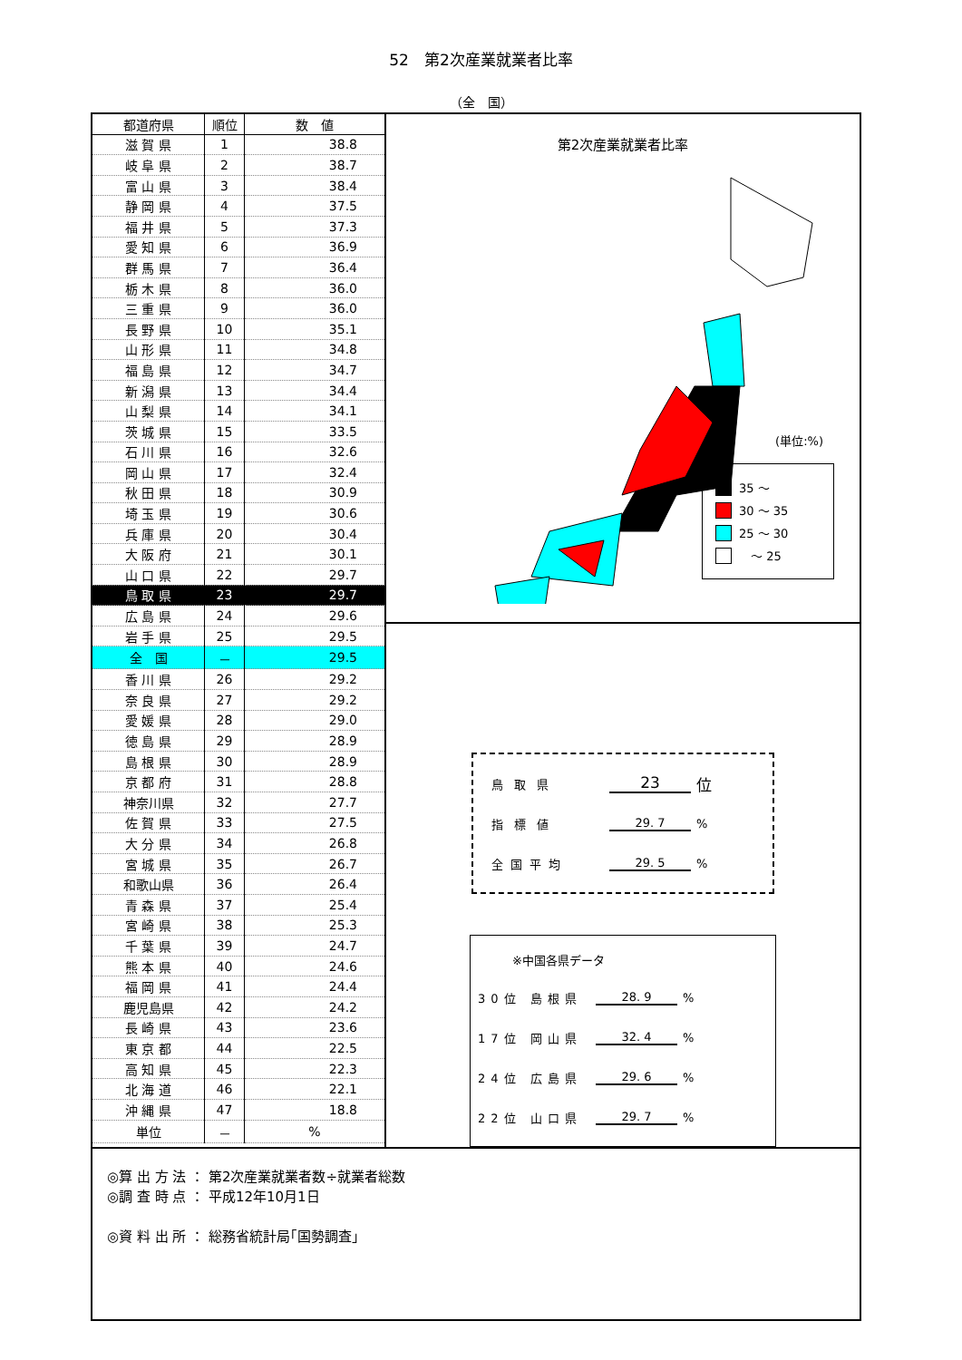52　第2次産業就業者比率
（全　国）
| 都道府県 | 順位 | 数 値 |
| --- | --- | --- |
| 滋 賀 県 | 1 | 38.8 |
| 岐 阜 県 | 2 | 38.7 |
| 富 山 県 | 3 | 38.4 |
| 静 岡 県 | 4 | 37.5 |
| 福 井 県 | 5 | 37.3 |
| 愛 知 県 | 6 | 36.9 |
| 群 馬 県 | 7 | 36.4 |
| 栃 木 県 | 8 | 36.0 |
| 三 重 県 | 9 | 36.0 |
| 長 野 県 | 10 | 35.1 |
| 山 形 県 | 11 | 34.8 |
| 福 島 県 | 12 | 34.7 |
| 新 潟 県 | 13 | 34.4 |
| 山 梨 県 | 14 | 34.1 |
| 茨 城 県 | 15 | 33.5 |
| 石 川 県 | 16 | 32.6 |
| 岡 山 県 | 17 | 32.4 |
| 秋 田 県 | 18 | 30.9 |
| 埼 玉 県 | 19 | 30.6 |
| 兵 庫 県 | 20 | 30.4 |
| 大 阪 府 | 21 | 30.1 |
| 山 口 県 | 22 | 29.7 |
| 鳥 取 県 | 23 | 29.7 |
| 広 島 県 | 24 | 29.6 |
| 岩 手 県 | 25 | 29.5 |
| 全 国 | － | 29.5 |
| 香 川 県 | 26 | 29.2 |
| 奈 良 県 | 27 | 29.2 |
| 愛 媛 県 | 28 | 29.0 |
| 徳 島 県 | 29 | 28.9 |
| 島 根 県 | 30 | 28.9 |
| 京 都 府 | 31 | 28.8 |
| 神奈川県 | 32 | 27.7 |
| 佐 賀 県 | 33 | 27.5 |
| 大 分 県 | 34 | 26.8 |
| 宮 城 県 | 35 | 26.7 |
| 和歌山県 | 36 | 26.4 |
| 青 森 県 | 37 | 25.4 |
| 宮 崎 県 | 38 | 25.3 |
| 千 葉 県 | 39 | 24.7 |
| 熊 本 県 | 40 | 24.6 |
| 福 岡 県 | 41 | 24.4 |
| 鹿児島県 | 42 | 24.2 |
| 長 崎 県 | 43 | 23.6 |
| 東 京 都 | 44 | 22.5 |
| 高 知 県 | 45 | 22.3 |
| 北 海 道 | 46 | 22.1 |
| 沖 縄 県 | 47 | 18.8 |
| 単位 | － | % |
第2次産業就業者比率
(単位:%)
35 ～
30 ～ 35
25 ～ 30
　～ 25
鳥取県 23 位
指標値 29. 7%
全国平均 29. 5%
※中国各県データ
30位 島根県 28. 9%
17位 岡山県 32. 4%
24位 広島県 29. 6%
22位 山口県 29. 7%
◎算 出 方 法 ： 第2次産業就業者数÷就業者総数
◎調 査 時 点 ： 平成12年10月1日
◎資 料 出 所 ： 総務省統計局｢国勢調査｣